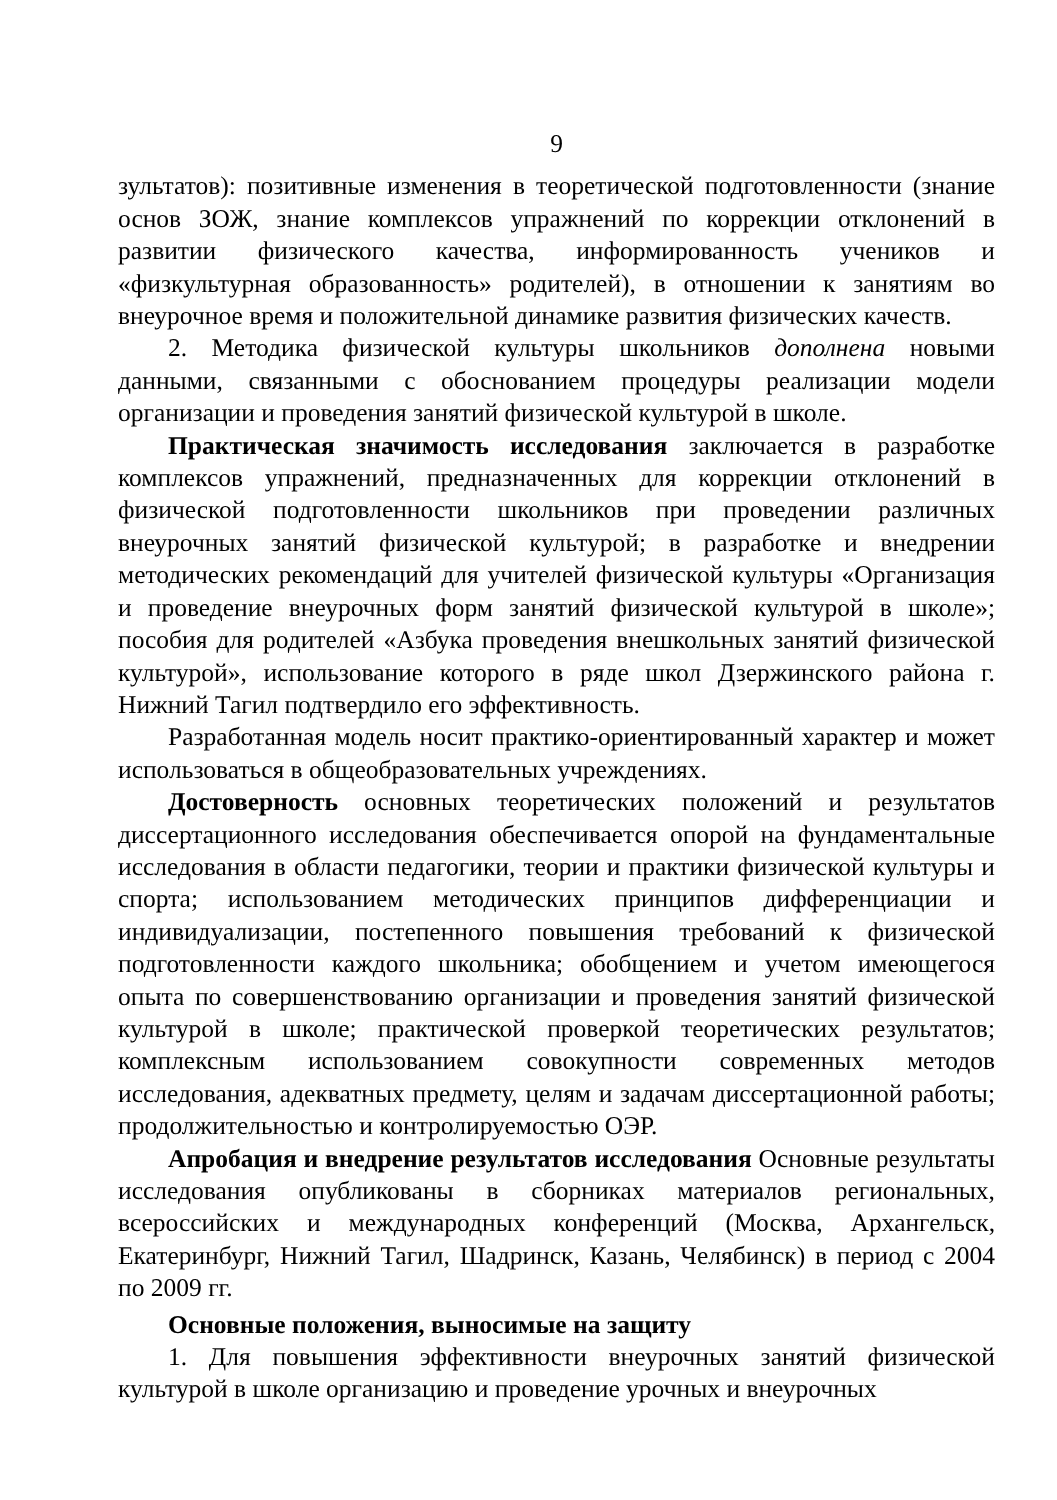9
зультатов): позитивные изменения в теоретической подготовленности (знание основ ЗОЖ, знание комплексов упражнений по коррекции отклонений в развитии физического качества, информированность учеников и «физкультурная образованность» родителей), в отношении к занятиям во внеурочное время и положительной динамике развития физических качеств.
2. Методика физической культуры школьников дополнена новыми данными, связанными с обоснованием процедуры реализации модели организации и проведения занятий физической культурой в школе.
Практическая значимость исследования заключается в разработке комплексов упражнений, предназначенных для коррекции отклонений в физической подготовленности школьников при проведении различных внеурочных занятий физической культурой; в разработке и внедрении методических рекомендаций для учителей физической культуры «Организация и проведение внеурочных форм занятий физической культурой в школе»; пособия для родителей «Азбука проведения внешкольных занятий физической культурой», использование которого в ряде школ Дзержинского района г. Нижний Тагил подтвердило его эффективность.
Разработанная модель носит практико-ориентированный характер и может использоваться в общеобразовательных учреждениях.
Достоверность основных теоретических положений и результатов диссертационного исследования обеспечивается опорой на фундаментальные исследования в области педагогики, теории и практики физической культуры и спорта; использованием методических принципов дифференциации и индивидуализации, постепенного повышения требований к физической подготовленности каждого школьника; обобщением и учетом имеющегося опыта по совершенствованию организации и проведения занятий физической культурой в школе; практической проверкой теоретических результатов; комплексным использованием совокупности современных методов исследования, адекватных предмету, целям и задачам диссертационной работы; продолжительностью и контролируемостью ОЭР.
Апробация и внедрение результатов исследования Основные результаты исследования опубликованы в сборниках материалов региональных, всероссийских и международных конференций (Москва, Архангельск, Екатеринбург, Нижний Тагил, Шадринск, Казань, Челябинск) в период с 2004 по 2009 гг.
Основные положения, выносимые на защиту
1. Для повышения эффективности внеурочных занятий физической культурой в школе организацию и проведение урочных и внеурочных